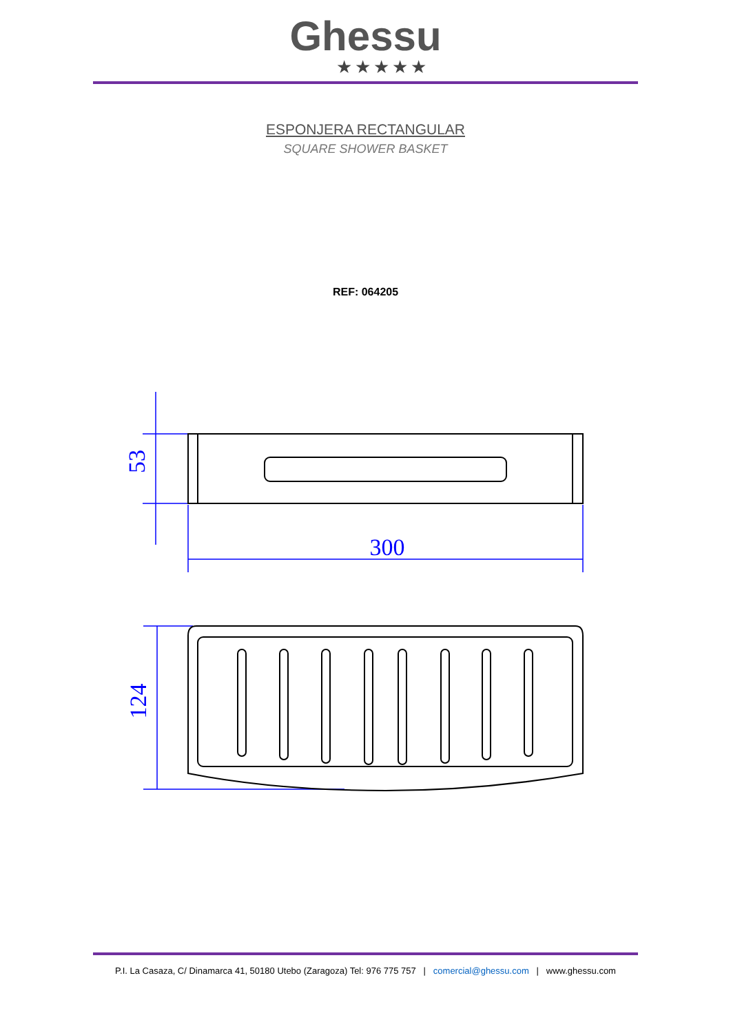Ghessu
★★★★★
ESPONJERA RECTANGULAR
SQUARE SHOWER BASKET
REF: 064205
300
53
124
P.I. La Casaza, C/ Dinamarca 41, 50180 Utebo (Zaragoza) Tel: 976 775 757 | comercial@ghessu.com | www.ghessu.com